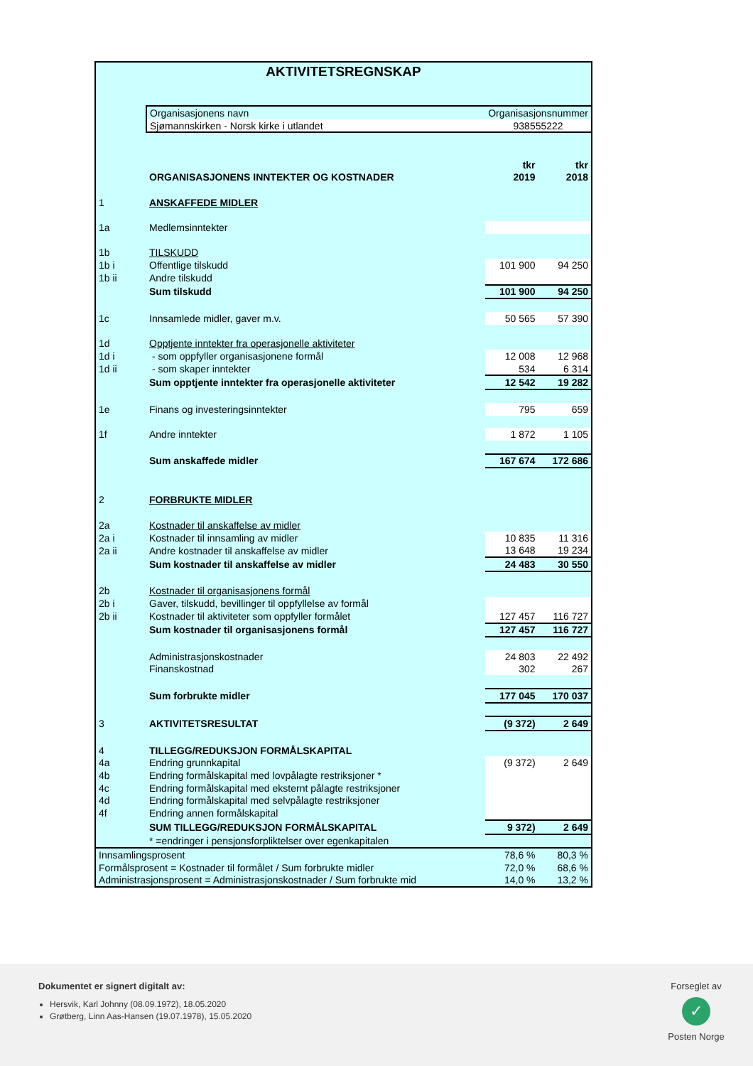AKTIVITETSREGNSKAP
| | Organisasjonens navn | Organisasjonsnummer | |
| | Sjømannskirken - Norsk kirke i utlandet | 938555222 | |
| | | tkr | tkr |
| | ORGANISASJONENS INNTEKTER OG KOSTNADER | 2019 | 2018 |
| 1 | ANSKAFFEDE MIDLER | | |
| 1a | Medlemsinntekter | | |
| 1b | TILSKUDD | | |
| 1b i | Offentlige tilskudd | 101 900 | 94 250 |
| 1b ii | Andre tilskudd | | |
| | Sum tilskudd | 101 900 | 94 250 |
| 1c | Innsamlede midler, gaver m.v. | 50 565 | 57 390 |
| 1d | Opptjente inntekter fra operasjonelle aktiviteter | | |
| 1d i | - som oppfyller organisasjonene formål | 12 008 | 12 968 |
| 1d ii | - som skaper inntekter | 534 | 6 314 |
| | Sum opptjente inntekter fra operasjonelle aktiviteter | 12 542 | 19 282 |
| 1e | Finans og investeringsinntekter | 795 | 659 |
| 1f | Andre inntekter | 1 872 | 1 105 |
| | Sum anskaffede midler | 167 674 | 172 686 |
| 2 | FORBRUKTE MIDLER | | |
| 2a | Kostnader til anskaffelse av midler | | |
| 2a i | Kostnader til innsamling av midler | 10 835 | 11 316 |
| 2a ii | Andre kostnader til anskaffelse av midler | 13 648 | 19 234 |
| | Sum kostnader til anskaffelse av midler | 24 483 | 30 550 |
| 2b | Kostnader til organisasjonens formål | | |
| 2b i | Gaver, tilskudd, bevillinger til oppfyllelse av formål | | |
| 2b ii | Kostnader til aktiviteter som oppfyller formålet | 127 457 | 116 727 |
| | Sum kostnader til organisasjonens formål | 127 457 | 116 727 |
| | Administrasjonskostnader | 24 803 | 22 492 |
| | Finanskostnad | 302 | 267 |
| | Sum forbrukte midler | 177 045 | 170 037 |
| 3 | AKTIVITETSRESULTAT | (9 372) | 2 649 |
| 4 | TILLEGG/REDUKSJON FORMÅLSKAPITAL | | |
| 4a | Endring grunnkapital | (9 372) | 2 649 |
| 4b | Endring formålskapital med lovpålagte restriksjoner * | | |
| 4c | Endring formålskapital med eksternt pålagte restriksjoner | | |
| 4d | Endring formålskapital med selvpålagte restriksjoner | | |
| 4f | Endring annen formålskapital | | |
| | SUM TILLEGG/REDUKSJON FORMÅLSKAPITAL | 9 372) | 2 649 |
| | * =endringer i pensjonsforpliktelser over egenkapitalen | | |
| Innsamlingsprosent | | 78,6 % | 80,3 % |
| Formålsprosent = Kostnader til formålet / Sum forbrukte midler | | 72,0 % | 68,6 % |
| Administrasjonsprosent = Administrasjonskostnader / Sum forbrukte mid | | 14,0 % | 13,2 % |
Dokumentet er signert digitalt av:
Hersvik, Karl Johnny (08.09.1972), 18.05.2020
Grøtberg, Linn Aas-Hansen (19.07.1978), 15.05.2020
Forseglet av
✓
Posten Norge